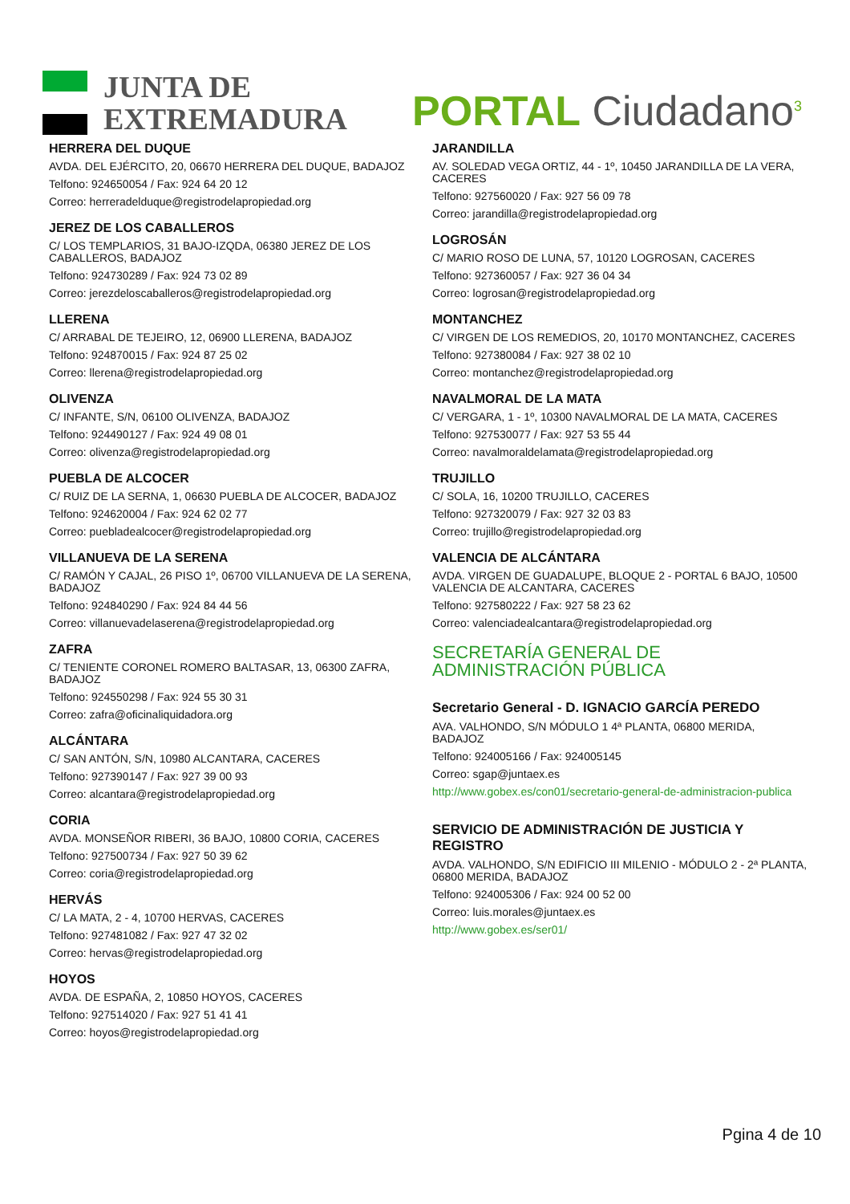JUNTA DE
EXTREMADURA
PORTAL Ciudadano<sup>3</sup>
HERRERA DEL DUQUE
AVDA. DEL EJÉRCITO, 20, 06670 HERRERA DEL DUQUE, BADAJOZ
Telfono: 924650054 / Fax: 924 64 20 12
Correo: herreradelduque@registrodelapropiedad.org
JEREZ DE LOS CABALLEROS
C/ LOS TEMPLARIOS, 31 BAJO-IZQDA, 06380 JEREZ DE LOS CABALLEROS, BADAJOZ
Telfono: 924730289 / Fax: 924 73 02 89
Correo: jerezdeloscaballeros@registrodelapropiedad.org
LLERENA
C/ ARRABAL DE TEJEIRO, 12, 06900 LLERENA, BADAJOZ
Telfono: 924870015 / Fax: 924 87 25 02
Correo: llerena@registrodelapropiedad.org
OLIVENZA
C/ INFANTE, S/N, 06100 OLIVENZA, BADAJOZ
Telfono: 924490127 / Fax: 924 49 08 01
Correo: olivenza@registrodelapropiedad.org
PUEBLA DE ALCOCER
C/ RUIZ DE LA SERNA, 1, 06630 PUEBLA DE ALCOCER, BADAJOZ
Telfono: 924620004 / Fax: 924 62 02 77
Correo: puebladealcocer@registrodelapropiedad.org
VILLANUEVA DE LA SERENA
C/ RAMÓN Y CAJAL, 26 PISO 1º, 06700 VILLANUEVA DE LA SERENA, BADAJOZ
Telfono: 924840290 / Fax: 924 84 44 56
Correo: villanuevadelaserena@registrodelapropiedad.org
ZAFRA
C/ TENIENTE CORONEL ROMERO BALTASAR, 13, 06300 ZAFRA, BADAJOZ
Telfono: 924550298 / Fax: 924 55 30 31
Correo: zafra@oficinaliquidadora.org
ALCÁNTARA
C/ SAN ANTÓN, S/N, 10980 ALCANTARA, CACERES
Telfono: 927390147 / Fax: 927 39 00 93
Correo: alcantara@registrodelapropiedad.org
CORIA
AVDA. MONSEÑOR RIBERI, 36 BAJO, 10800 CORIA, CACERES
Telfono: 927500734 / Fax: 927 50 39 62
Correo: coria@registrodelapropiedad.org
HERVÁS
C/ LA MATA, 2 - 4, 10700 HERVAS, CACERES
Telfono: 927481082 / Fax: 927 47 32 02
Correo: hervas@registrodelapropiedad.org
HOYOS
AVDA. DE ESPAÑA, 2, 10850 HOYOS, CACERES
Telfono: 927514020 / Fax: 927 51 41 41
Correo: hoyos@registrodelapropiedad.org
JARANDILLA
AV. SOLEDAD VEGA ORTIZ, 44 - 1º, 10450 JARANDILLA DE LA VERA, CACERES
Telfono: 927560020 / Fax: 927 56 09 78
Correo: jarandilla@registrodelapropiedad.org
LOGROSÁN
C/ MARIO ROSO DE LUNA, 57, 10120 LOGROSAN, CACERES
Telfono: 927360057 / Fax: 927 36 04 34
Correo: logrosan@registrodelapropiedad.org
MONTANCHEZ
C/ VIRGEN DE LOS REMEDIOS, 20, 10170 MONTANCHEZ, CACERES
Telfono: 927380084 / Fax: 927 38 02 10
Correo: montanchez@registrodelapropiedad.org
NAVALMORAL DE LA MATA
C/ VERGARA, 1 - 1º, 10300 NAVALMORAL DE LA MATA, CACERES
Telfono: 927530077 / Fax: 927 53 55 44
Correo: navalmoraldelamata@registrodelapropiedad.org
TRUJILLO
C/ SOLA, 16, 10200 TRUJILLO, CACERES
Telfono: 927320079 / Fax: 927 32 03 83
Correo: trujillo@registrodelapropiedad.org
VALENCIA DE ALCÁNTARA
AVDA. VIRGEN DE GUADALUPE, BLOQUE 2 - PORTAL 6 BAJO, 10500 VALENCIA DE ALCANTARA, CACERES
Telfono: 927580222 / Fax: 927 58 23 62
Correo: valenciadealcantara@registrodelapropiedad.org
SECRETARÍA GENERAL DE
ADMINISTRACIÓN PÚBLICA
Secretario General - D. IGNACIO GARCÍA PEREDO
AVA. VALHONDO, S/N MÓDULO 1 4ª PLANTA, 06800 MERIDA, BADAJOZ
Telfono: 924005166 / Fax: 924005145
Correo: sgap@juntaex.es
http://www.gobex.es/con01/secretario-general-de-administracion-publica
SERVICIO DE ADMINISTRACIÓN DE JUSTICIA Y REGISTRO
AVDA. VALHONDO, S/N EDIFICIO III MILENIO - MÓDULO 2 - 2ª PLANTA, 06800 MERIDA, BADAJOZ
Telfono: 924005306 / Fax: 924 00 52 00
Correo: luis.morales@juntaex.es
http://www.gobex.es/ser01/
Pgina 4 de 10